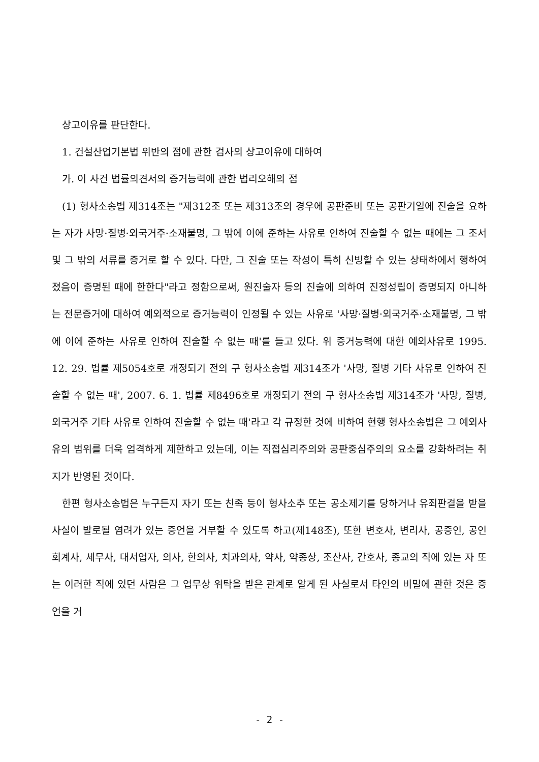상고이유를 판단한다.
1. 건설산업기본법 위반의 점에 관한 검사의 상고이유에 대하여
가. 이 사건 법률의견서의 증거능력에 관한 법리오해의 점
(1) 형사소송법 제314조는 "제312조 또는 제313조의 경우에 공판준비 또는 공판기일에 진술을 요하는 자가 사망·질병·외국거주·소재불명, 그 밖에 이에 준하는 사유로 인하여 진술할 수 없는 때에는 그 조서 및 그 밖의 서류를 증거로 할 수 있다. 다만, 그 진술 또는 작성이 특히 신빙할 수 있는 상태하에서 행하여졌음이 증명된 때에 한한다"라고 정함으로써, 원진술자 등의 진술에 의하여 진정성립이 증명되지 아니하는 전문증거에 대하여 예외적으로 증거능력이 인정될 수 있는 사유로 '사망·질병·외국거주·소재불명, 그 밖에 이에 준하는 사유로 인하여 진술할 수 없는 때'를 들고 있다. 위 증거능력에 대한 예외사유로 1995. 12. 29. 법률 제5054호로 개정되기 전의 구 형사소송법 제314조가 '사망, 질병 기타 사유로 인하여 진술할 수 없는 때', 2007. 6. 1. 법률 제8496호로 개정되기 전의 구 형사소송법 제314조가 '사망, 질병, 외국거주 기타 사유로 인하여 진술할 수 없는 때'라고 각 규정한 것에 비하여 현행 형사소송법은 그 예외사유의 범위를 더욱 엄격하게 제한하고 있는데, 이는 직접심리주의와 공판중심주의의 요소를 강화하려는 취지가 반영된 것이다.
한편 형사소송법은 누구든지 자기 또는 친족 등이 형사소추 또는 공소제기를 당하거나 유죄판결을 받을 사실이 발로될 염려가 있는 증언을 거부할 수 있도록 하고(제148조), 또한 변호사, 변리사, 공증인, 공인회계사, 세무사, 대서업자, 의사, 한의사, 치과의사, 약사, 약종상, 조산사, 간호사, 종교의 직에 있는 자 또는 이러한 직에 있던 사람은 그 업무상 위탁을 받은 관계로 알게 된 사실로서 타인의 비밀에 관한 것은 증언을 거
- 2 -